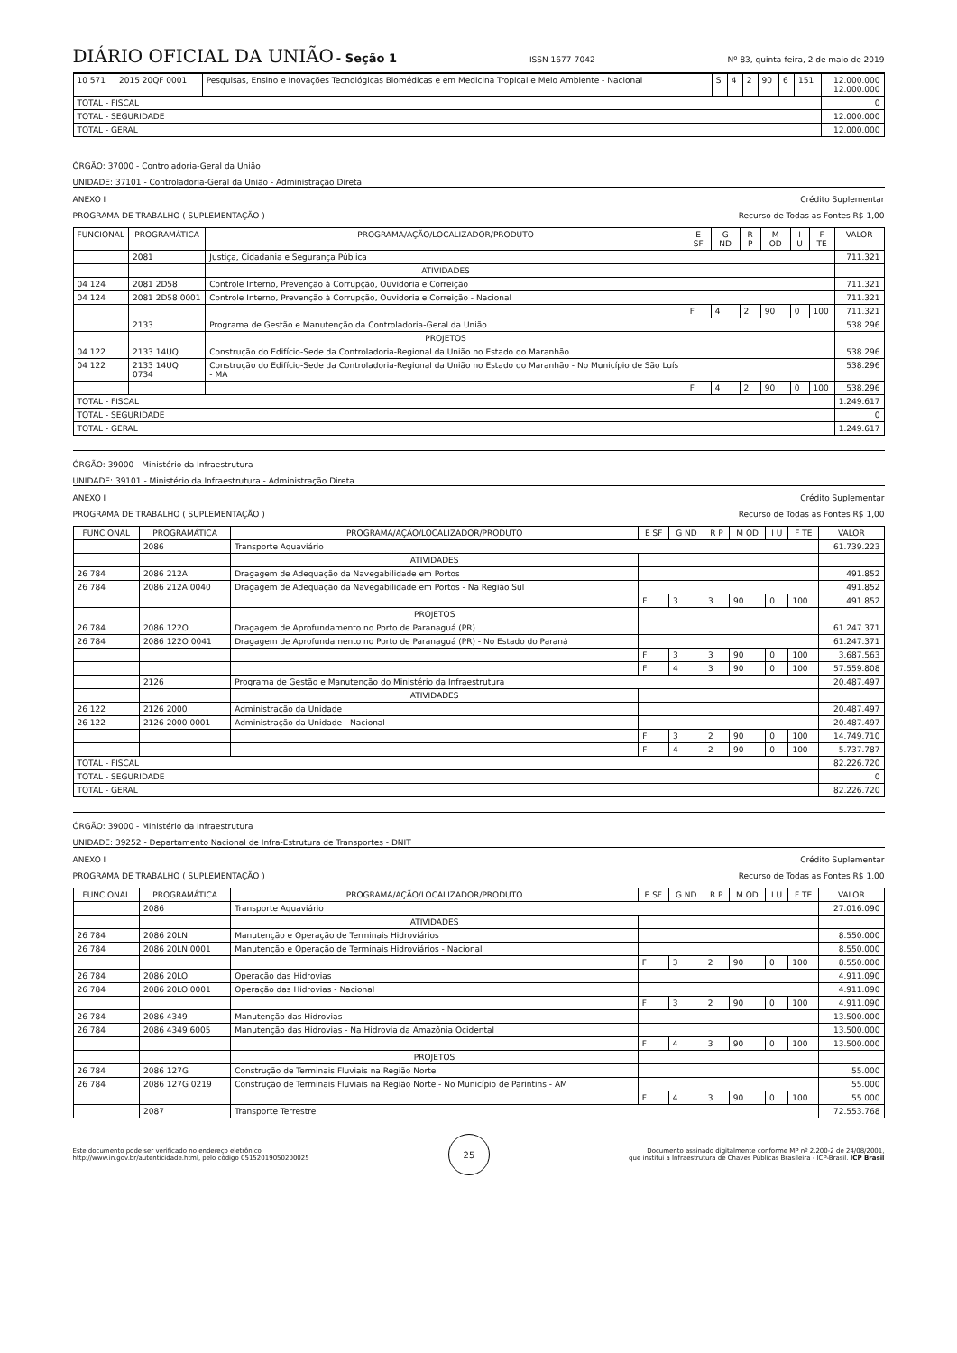DIÁRIO OFICIAL DA UNIÃO - Seção 1 ISSN 1677-7042 Nº 83, quinta-feira, 2 de maio de 2019
| 10 571 | 2015 20QF 0001 | Pesquisas, Ensino e Inovações Tecnológicas Biomédicas e em Medicina Tropical e Meio Ambiente - Nacional | S | 4 | 2 | 90 | 6 | 151 | 12.000.000 12.000.000 |
| TOTAL - FISCAL | | | | | | | | | 0 |
| TOTAL - SEGURIDADE | | | | | | | | | 12.000.000 |
| TOTAL - GERAL | | | | | | | | | 12.000.000 |
ÓRGÃO: 37000 - Controladoria-Geral da União
UNIDADE: 37101 - Controladoria-Geral da União - Administração Direta
ANEXO I Crédito Suplementar
PROGRAMA DE TRABALHO ( SUPLEMENTAÇÃO ) Recurso de Todas as Fontes R$ 1,00
| FUNCIONAL | PROGRAMÁTICA | PROGRAMA/AÇÃO/LOCALIZADOR/PRODUTO | E SF | G ND | R P | M OD | I U | F TE | VALOR |
| --- | --- | --- | --- | --- | --- | --- | --- | --- | --- |
| | 2081 | Justiça, Cidadania e Segurança Pública | | | | | | | 711.321 |
| | | ATIVIDADES | | | | | | | |
| 04 124 | 2081 2D58 | Controle Interno, Prevenção à Corrupção, Ouvidoria e Correição | | | | | | | 711.321 |
| 04 124 | 2081 2D58 0001 | Controle Interno, Prevenção à Corrupção, Ouvidoria e Correição - Nacional | | | | | | | 711.321 |
| | | | F | 4 | 2 | 90 | 0 | 100 | 711.321 |
| | 2133 | Programa de Gestão e Manutenção da Controladoria-Geral da União | | | | | | | 538.296 |
| | | PROJETOS | | | | | | | |
| 04 122 | 2133 14UQ | Construção do Edifício-Sede da Controladoria-Regional da União no Estado do Maranhão | | | | | | | 538.296 |
| 04 122 | 2133 14UQ 0734 | Construção do Edifício-Sede da Controladoria-Regional da União no Estado do Maranhão - No Município de São Luís - MA | | | | | | | 538.296 |
| | | | F | 4 | 2 | 90 | 0 | 100 | 538.296 |
| TOTAL - FISCAL | | | | | | | | | 1.249.617 |
| TOTAL - SEGURIDADE | | | | | | | | | 0 |
| TOTAL - GERAL | | | | | | | | | 1.249.617 |
ÓRGÃO: 39000 - Ministério da Infraestrutura
UNIDADE: 39101 - Ministério da Infraestrutura - Administração Direta
ANEXO I Crédito Suplementar
PROGRAMA DE TRABALHO ( SUPLEMENTAÇÃO ) Recurso de Todas as Fontes R$ 1,00
| FUNCIONAL | PROGRAMÁTICA | PROGRAMA/AÇÃO/LOCALIZADOR/PRODUTO | E SF | G ND | R P | M OD | I U | F TE | VALOR |
| --- | --- | --- | --- | --- | --- | --- | --- | --- | --- |
| | 2086 | Transporte Aquaviário | | | | | | | 61.739.223 |
| | | ATIVIDADES | | | | | | | |
| 26 784 | 2086 212A | Dragagem de Adequação da Navegabilidade em Portos | | | | | | | 491.852 |
| 26 784 | 2086 212A 0040 | Dragagem de Adequação da Navegabilidade em Portos - Na Região Sul | | | | | | | 491.852 |
| | | | F | 3 | 3 | 90 | 0 | 100 | 491.852 |
| | | PROJETOS | | | | | | | |
| 26 784 | 2086 122O | Dragagem de Aprofundamento no Porto de Paranaguá (PR) | | | | | | | 61.247.371 |
| 26 784 | 2086 122O 0041 | Dragagem de Aprofundamento no Porto de Paranaguá (PR) - No Estado do Paraná | | | | | | | 61.247.371 |
| | | | F | 3 | 3 | 90 | 0 | 100 | 3.687.563 |
| | | | F | 4 | 3 | 90 | 0 | 100 | 57.559.808 |
| | 2126 | Programa de Gestão e Manutenção do Ministério da Infraestrutura | | | | | | | 20.487.497 |
| | | ATIVIDADES | | | | | | | |
| 26 122 | 2126 2000 | Administração da Unidade | | | | | | | 20.487.497 |
| 26 122 | 2126 2000 0001 | Administração da Unidade - Nacional | | | | | | | 20.487.497 |
| | | | F | 3 | 2 | 90 | 0 | 100 | 14.749.710 |
| | | | F | 4 | 2 | 90 | 0 | 100 | 5.737.787 |
| TOTAL - FISCAL | | | | | | | | | 82.226.720 |
| TOTAL - SEGURIDADE | | | | | | | | | 0 |
| TOTAL - GERAL | | | | | | | | | 82.226.720 |
ÓRGÃO: 39000 - Ministério da Infraestrutura
UNIDADE: 39252 - Departamento Nacional de Infra-Estrutura de Transportes - DNIT
ANEXO I Crédito Suplementar
PROGRAMA DE TRABALHO ( SUPLEMENTAÇÃO ) Recurso de Todas as Fontes R$ 1,00
| FUNCIONAL | PROGRAMÁTICA | PROGRAMA/AÇÃO/LOCALIZADOR/PRODUTO | E SF | G ND | R P | M OD | I U | F TE | VALOR |
| --- | --- | --- | --- | --- | --- | --- | --- | --- | --- |
| | 2086 | Transporte Aquaviário | | | | | | | 27.016.090 |
| | | ATIVIDADES | | | | | | | |
| 26 784 | 2086 20LN | Manutenção e Operação de Terminais Hidroviários | | | | | | | 8.550.000 |
| 26 784 | 2086 20LN 0001 | Manutenção e Operação de Terminais Hidroviários - Nacional | | | | | | | 8.550.000 |
| | | | F | 3 | 2 | 90 | 0 | 100 | 8.550.000 |
| 26 784 | 2086 20LO | Operação das Hidrovias | | | | | | | 4.911.090 |
| 26 784 | 2086 20LO 0001 | Operação das Hidrovias - Nacional | | | | | | | 4.911.090 |
| | | | F | 3 | 2 | 90 | 0 | 100 | 4.911.090 |
| 26 784 | 2086 4349 | Manutenção das Hidrovias | | | | | | | 13.500.000 |
| 26 784 | 2086 4349 6005 | Manutenção das Hidrovias - Na Hidrovia da Amazônia Ocidental | | | | | | | 13.500.000 |
| | | | F | 4 | 3 | 90 | 0 | 100 | 13.500.000 |
| | | PROJETOS | | | | | | | |
| 26 784 | 2086 127G | Construção de Terminais Fluviais na Região Norte | | | | | | | 55.000 |
| 26 784 | 2086 127G 0219 | Construção de Terminais Fluviais na Região Norte - No Município de Parintins - AM | | | | | | | 55.000 |
| | | | F | 4 | 3 | 90 | 0 | 100 | 55.000 |
| | 2087 | Transporte Terrestre | | | | | | | 72.553.768 |
Este documento pode ser verificado no endereço eletrônico
http://www.in.gov.br/autenticidade.html, pelo código 05152019050200025
25
Documento assinado digitalmente conforme MP nº 2.200-2 de 24/08/2001,
que institui a Infraestrutura de Chaves Públicas Brasileira - ICP-Brasil. ICP Brasil